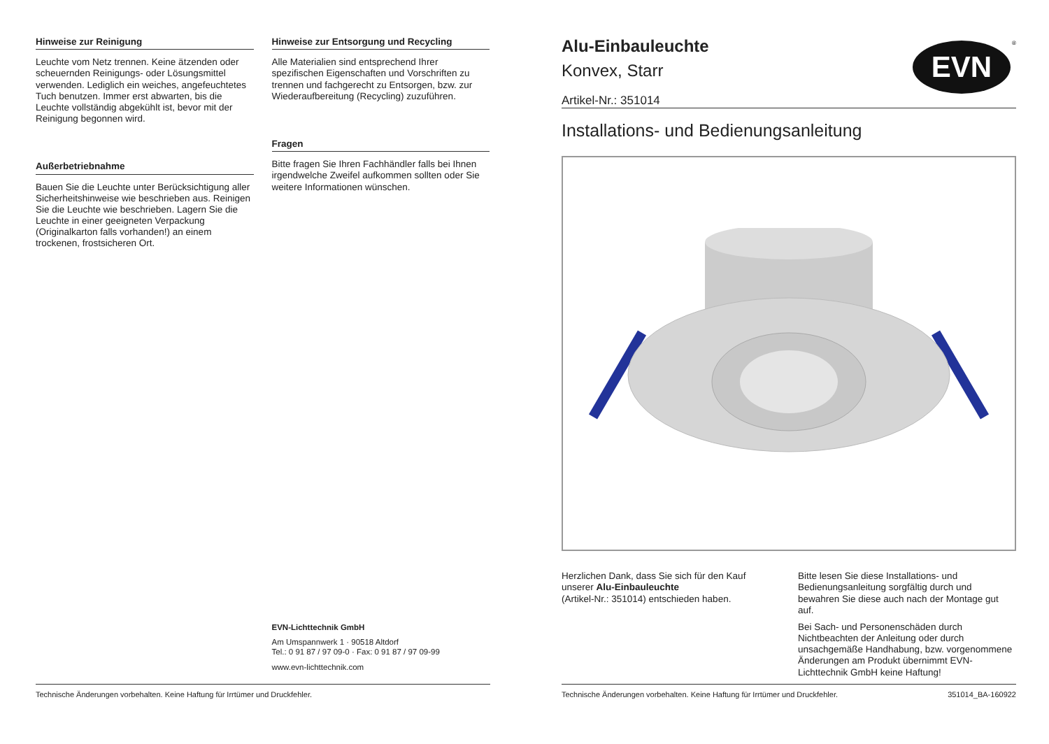Hinweise zur Reinigung
Leuchte vom Netz trennen. Keine ätzenden oder scheuernden Reinigungs- oder Lösungsmittel verwenden. Lediglich ein weiches, angefeuchtetes Tuch benutzen. Immer erst abwarten, bis die Leuchte vollständig abgekühlt ist, bevor mit der Reinigung begonnen wird.
Außerbetriebnahme
Bauen Sie die Leuchte unter Berücksichtigung aller Sicherheitshinweise wie beschrieben aus. Reinigen Sie die Leuchte wie beschrieben. Lagern Sie die Leuchte in einer geeigneten Verpackung (Originalkarton falls vorhanden!) an einem trockenen, frostsicheren Ort.
Hinweise zur Entsorgung und Recycling
Alle Materialien sind entsprechend Ihrer spezifischen Eigenschaften und Vorschriften zu trennen und fachgerecht zu Entsorgen, bzw. zur Wiederaufbereitung (Recycling) zuzuführen.
Fragen
Bitte fragen Sie Ihren Fachhändler falls bei Ihnen irgendwelche Zweifel aufkommen sollten oder Sie weitere Informationen wünschen.
EVN-Lichttechnik GmbH
Am Umspannwerk 1 · 90518 Altdorf
Tel.: 0 91 87 / 97 09-0 · Fax: 0 91 87 / 97 09-99
www.evn-lichttechnik.com
Technische Änderungen vorbehalten. Keine Haftung für Irrtümer und Druckfehler.
Alu-Einbauleuchte
Konvex, Starr
Artikel-Nr.: 351014
EVN
®
Installations- und Bedienungsanleitung
Herzlichen Dank, dass Sie sich für den Kauf unserer Alu-Einbauleuchte
(Artikel-Nr.: 351014) entschieden haben.
Bitte lesen Sie diese Installations- und Bedienungsanleitung sorgfältig durch und bewahren Sie diese auch nach der Montage gut auf.
Bei Sach- und Personenschäden durch Nichtbeachten der Anleitung oder durch unsachgemäße Handhabung, bzw. vorgenommene Änderungen am Produkt übernimmt EVN-Lichttechnik GmbH keine Haftung!
Technische Änderungen vorbehalten. Keine Haftung für Irrtümer und Druckfehler. 351014_BA-160922